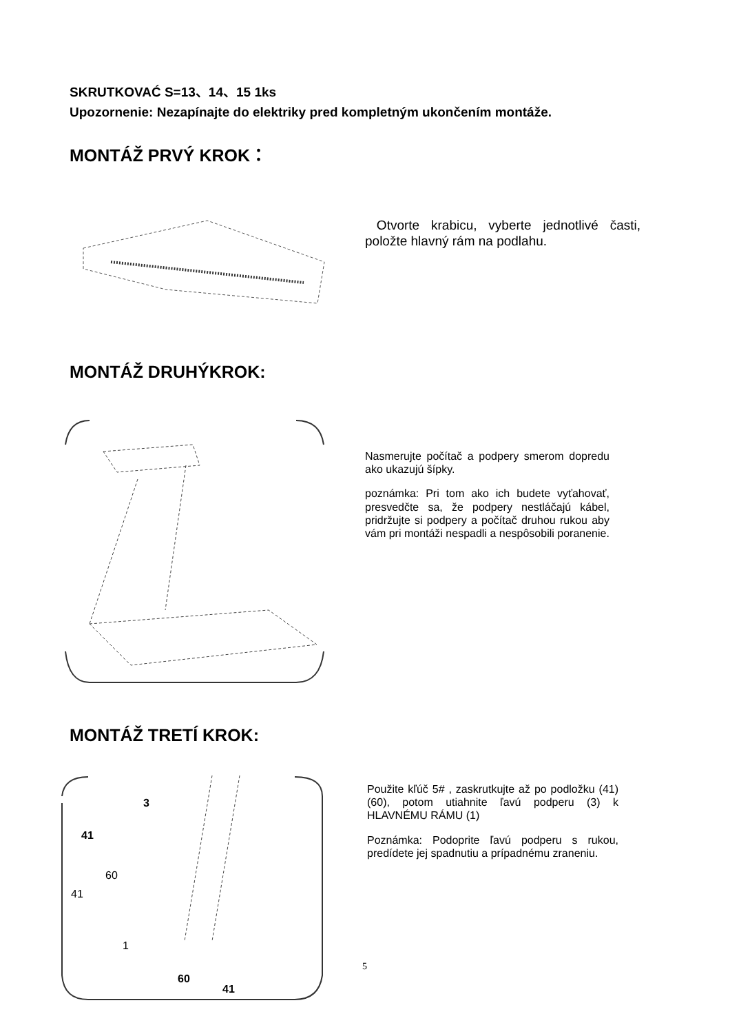SKRUTKOVAĆ S=13、14、15 1ks
Upozornenie: Nezapínajte do elektriky pred kompletným ukončením montáže.
MONTÁŽ PRVÝ KROK：
Otvorte krabicu, vyberte jednotlivé časti, položte hlavný rám na podlahu.
MONTÁŽ DRUHÝKROK:
Nasmerujte počítač a podpery smerom dopredu ako ukazujú šípky.
poznámka: Pri tom ako ich budete vyťahovať, presvedčte sa, že podpery nestláčajú kábel, pridržujte si podpery a počítač druhou rukou aby vám pri montáži nespadli a nespôsobili poranenie.
MONTÁŽ TRETÍ KROK:
3
41
60
41
1
60
41
Použite kľúč 5# , zaskrutkujte až po podložku (41) (60), potom utiahnite ľavú podperu (3) k HLAVNÉMU RÁMU (1)
Poznámka: Podoprite ľavú podperu s rukou, predídete jej spadnutiu a prípadnému zraneniu.
5